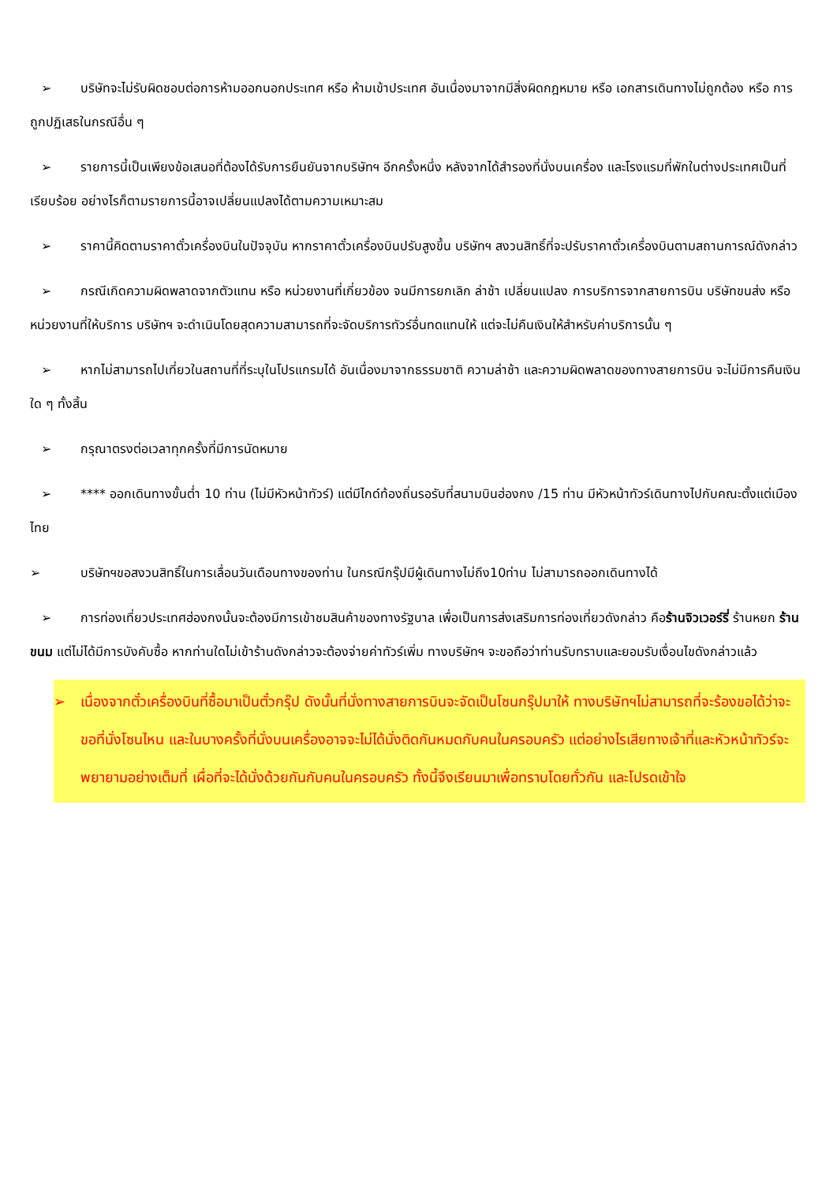➢ บริษัทจะไม่รับผิดชอบต่อการห้ามออกนอกประเทศ หรือ ห้ามเข้าประเทศ อันเนื่องมาจากมีสิ่งผิดกฎหมาย หรือ เอกสารเดินทางไม่ถูกต้อง หรือ การถูกปฏิเสธในกรณีอื่น ๆ
➢ รายการนี้เป็นเพียงข้อเสนอที่ต้องได้รับการยืนยันจากบริษัทฯ อีกครั้งหนึ่ง หลังจากได้สำรองที่นั่งบนเครื่อง และโรงแรมที่พักในต่างประเทศเป็นที่เรียบร้อย อย่างไรก็ตามรายการนี้อาจเปลี่ยนแปลงได้ตามความเหมาะสม
➢ ราคานี้คิดตามราคาตั๋วเครื่องบินในปัจจุบัน หากราคาตั๋วเครื่องบินปรับสูงขึ้น บริษัทฯ สงวนสิทธิ์ที่จะปรับราคาตั๋วเครื่องบินตามสถานการณ์ดังกล่าว
➢ กรณีเกิดความผิดพลาดจากตัวแทน หรือ หน่วยงานที่เกี่ยวข้อง จนมีการยกเลิก ล่าช้า เปลี่ยนแปลง การบริการจากสายการบิน บริษัทขนส่ง หรือ หน่วยงานที่ให้บริการ บริษัทฯ จะดำเนินโดยสุดความสามารถที่จะจัดบริการทัวร์อื่นทดแทนให้ แต่จะไม่คืนเงินให้สำหรับค่าบริการนั้น ๆ
➢ หากไม่สามารถไปเที่ยวในสถานที่ที่ระบุในโปรแกรมได้ อันเนื่องมาจากธรรมชาติ ความล่าช้า และความผิดพลาดของทางสายการบิน จะไม่มีการคืนเงินใด ๆ ทั้งสิ้น
➢ กรุณาตรงต่อเวลาทุกครั้งที่มีการนัดหมาย
➢ **** ออกเดินทางขั้นต่ำ 10 ท่าน (ไม่มีหัวหน้าทัวร์) แต่มีไกด์ท้องถิ่นรอรับที่สนามบินฮ่องกง /15 ท่าน มีหัวหน้าทัวร์เดินทางไปกับคณะตั้งแต่เมืองไทย
➢ บริษัทฯขอสงวนสิทธิ์ในการเลื่อนวันเดือนทางของท่าน ในกรณีกรุ๊ปมีผู้เดินทางไม่ถึง10ท่าน ไม่สามารถออกเดินทางได้
➢ การท่องเที่ยวประเทศฮ่องกงนั้นจะต้องมีการเข้าชมสินค้าของทางรัฐบาล เพื่อเป็นการส่งเสริมการท่องเที่ยวดังกล่าว คือร้านจิวเวอร์รี่ ร้านหยก ร้านขนม แต่ไม่ได้มีการบังคับซื้อ หากท่านใดไม่เข้าร้านดังกล่าวจะต้องจ่ายค่าทัวร์เพิ่ม ทางบริษัทฯ จะขอถือว่าท่านรับทราบและยอมรับเงื่อนไขดังกล่าวแล้ว
➢ เนื่องจากตั๋วเครื่องบินที่ซื้อมาเป็นตั๋วกรุ๊ป ดังนั้นที่นั่งทางสายการบินจะจัดเป็นโซนกรุ๊ปมาให้ ทางบริษัทฯไม่สามารถที่จะร้องขอได้ว่าจะขอที่นั่งโซนไหน และในบางครั้งที่นั่งบนเครื่องอาจจะไม่ได้นั่งติดกันหมดกับคนในครอบครัว แต่อย่างไรเสียทางเจ้าที่และหัวหน้าทัวร์จะพยายามอย่างเต็มที่ เผื่อที่จะได้นั่งด้วยกันกับคนในครอบครัว ทั้งนี้จึงเรียนมาเพื่อทราบโดยทั่วกัน และโปรดเข้าใจ